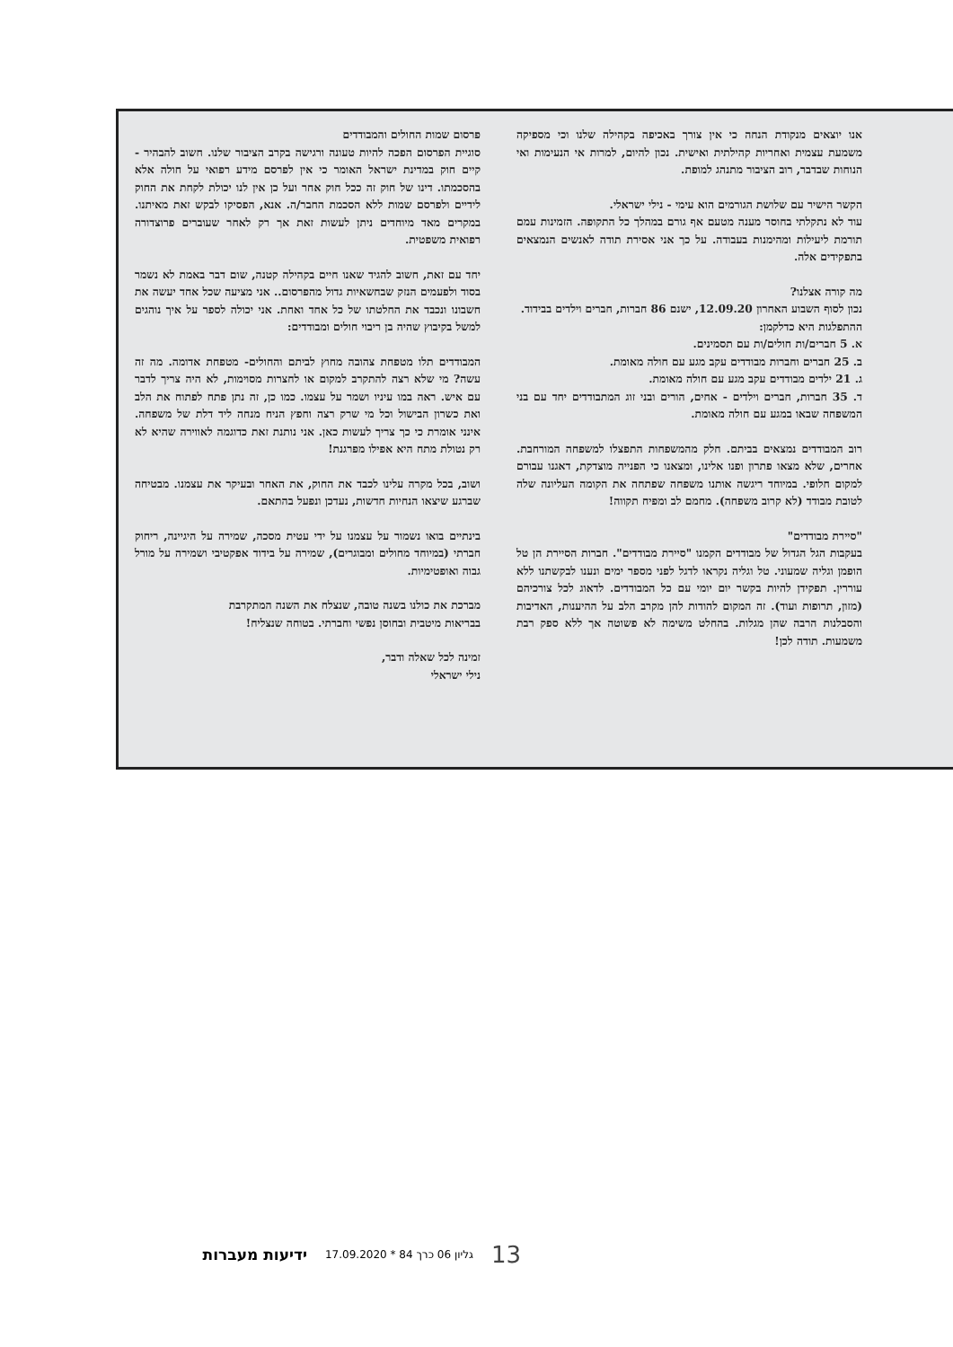אנו יוצאים מנקודת הנחה כי אין צורך באכיפה בקהילה שלנו וכי מספיקה משמעת עצמית ואחריות קהילתית ואישית. נכון להיום, למרות אי הנעימות ואי הנוחות שבדבר, רוב הציבור מתנהג למופת.
הקשר הישיר עם שלושת הגורמים הוא עימי - נילי ישראלי.
עוד לא נתקלתי בחוסר מענה מטעם אף גורם במהלך כל התקופה. הזמינות עמם תורמת ליעילות ומהימנות בעבודה. על כך אני אסירת תודה לאנשים הנמצאים בתפקידים אלה.
מה קורה אצלנו?
נכון לסוף השבוע האחרון 12.09.20, ישנם 86 חברות, חברים וילדים בבידוד.
ההתפלגות היא כדלקמן:
א. 5 חברים/ות חולים/ות עם תסמינים.
ב. 25 חברים וחברות מבודדים עקב מגע עם חולה מאומת.
ג. 21 ילדים מבודדים עקב מגע עם חולה מאומת.
ד. 35 חברות, חברים וילדים - אחים, הורים ובני זוג המתבודדים יחד עם בני המשפחה שבאו במגע עם חולה מאומת.
רוב המבודדים נמצאים בביתם. חלק מהמשפחות התפצלו למשפחה המורחבת. אחרים, שלא מצאו פתרון ופנו אלינו, ומצאנו כי הפנייה מוצדקת, דאגנו עבורם למקום חלופי. במיוחד ריגשה אותנו משפחה שפתחה את הקומה העליונה שלה לטובת מבודד (לא קרוב משפחה). מחמם לב ומפיח תקווה!
"סיירת מבודדים"
בעקבות הגל הגדול של מבודדים הקמנו "סיירת מבודדים". חברות הסיירת הן טל הופמן וגליה שמעוני. טל וגליה נקראו לדגל לפני מספר ימים ונענו לבקשתנו ללא עוררין. תפקידן להיות בקשר יום יומי עם כל המבודדים. לדאוג לכל צורכיהם (מזון, תרופות ועוד). זה המקום להודות להן מקרב הלב על ההיענות, האדיבות והסבלנות הרבה שהן מגלות. בהחלט משימה לא פשוטה אך ללא ספק רבת משמעות. תודה לכן!
פרסום שמות החולים והמבודדים
סוגיית הפרסום הפכה להיות טעונה ורגישה בקרב הציבור שלנו. חשוב להבהיר - קיים חוק במדינת ישראל האומר כי אין לפרסם מידע רפואי על חולה אלא בהסכמתו. דינו של חוק זה ככל חוק אחר ועל כן אין לנו יכולת לקחת את החוק לידיים ולפרסם שמות ללא הסכמת החבר/ה. אנא, הפסיקו לבקש זאת מאיתנו. במקרים מאד מיוחדים ניתן לעשות זאת אך רק לאחר שעוברים פרוצדורה רפואית משפטית.
יחד עם זאת, חשוב להגיד שאנו חיים בקהילה קטנה, שום דבר באמת לא נשמר בסוד ולפעמים הנזק שבחשאיות גדול מהפרסום.. אני מציעה שכל אחד יעשה את חשבונו ונכבד את החלטתו של כל אחד ואחת. אני יכולה לספר על איך נוהגים למשל בקיבוץ שהיה בן ריבוי חולים ומבודדים:
המבודדים תלו מטפחת צהובה מחוץ לביתם והחולים- מטפחת אדומה. מה זה עשה? מי שלא רצה להתקרב למקום או לחצרות מסוימות, לא היה צריך לדבר עם איש. ראה במו עיניו ושמר על עצמו. כמו כן, זה נתן פתח לפתוח את הלב ואת כשרון הבישול וכל מי שרק רצה וחפץ הניח מנחה ליד דלת של משפחה. אינני אומרת כי כך צריך לעשות כאן. אני נותנת זאת כדוגמה לאווירה שהיא לא רק נטולת מתח היא אפילו מפרגנת!
ושוב, בכל מקרה עלינו לכבד את החוק, את האחר ובעיקר את עצמנו. מבטיחה שברגע שיצאו הנחיות חדשות, נעדכן ונפעל בהתאם.
בינתיים בואו נשמור על עצמנו על ידי עטית מסכה, שמירה על היגיינה, ריחוק חברתי (במיוחד מחולים ומבוגרים), שמירה על בידוד אפקטיבי ושמירה על מורל גבוה ואופטימיות.
מברכת את כולנו בשנה טובה, שנצלח את השנה המתקרבת
בבריאות מיטבית ובחוסן נפשי וחברתי. בטוחה שנצליח!
זמינה לכל שאלה ודבר,
נילי ישראלי
13 גליון 06 כרך 84 * 17.09.2020 ידיעות מעברות